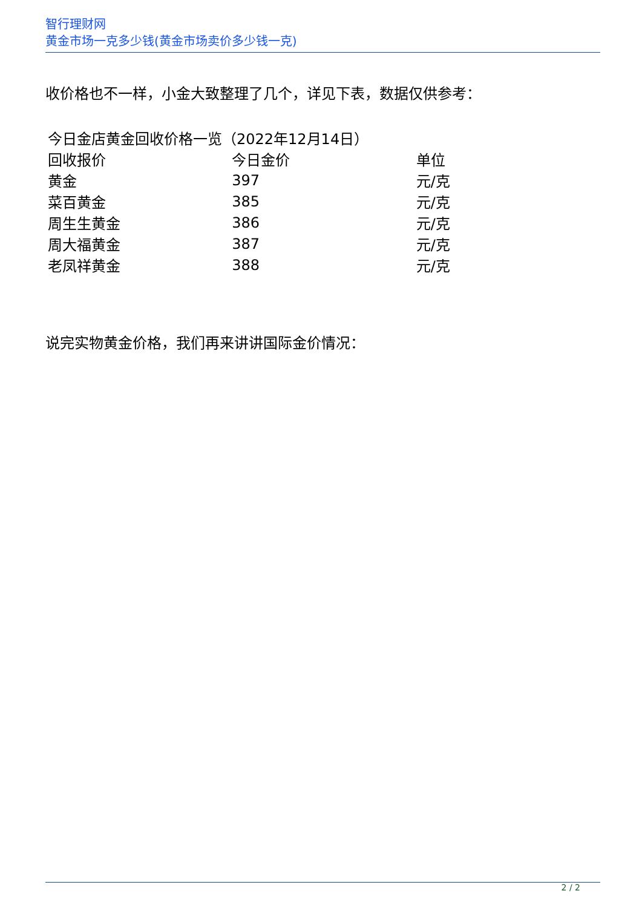智行理财网
黄金市场一克多少钱(黄金市场卖价多少钱一克)
收价格也不一样，小金大致整理了几个，详见下表，数据仅供参考：
| 今日金店黄金回收价格一览（2022年12月14日） | | |
| 回收报价 | 今日金价 | 单位 |
| 黄金 | 397 | 元/克 |
| 菜百黄金 | 385 | 元/克 |
| 周生生黄金 | 386 | 元/克 |
| 周大福黄金 | 387 | 元/克 |
| 老凤祥黄金 | 388 | 元/克 |
说完实物黄金价格，我们再来讲讲国际金价情况：
2 / 2